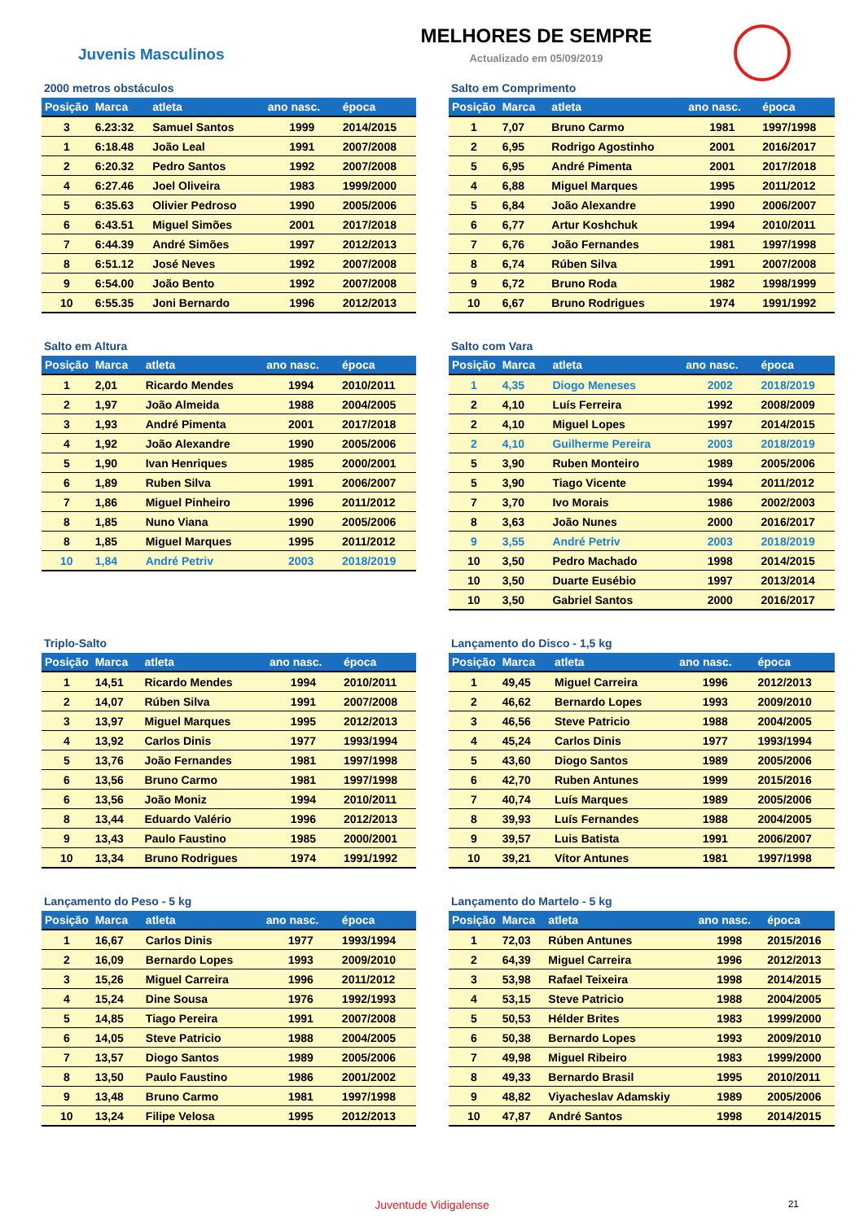Juvenis Masculinos
MELHORES DE SEMPRE
Actualizado em 05/09/2019
2000 metros obstáculos
| Posição | Marca | atleta | ano nasc. | época |
| --- | --- | --- | --- | --- |
| 3 | 6.23:32 | Samuel Santos | 1999 | 2014/2015 |
| 1 | 6:18.48 | João Leal | 1991 | 2007/2008 |
| 2 | 6:20.32 | Pedro Santos | 1992 | 2007/2008 |
| 4 | 6:27.46 | Joel Oliveira | 1983 | 1999/2000 |
| 5 | 6:35.63 | Olivier Pedroso | 1990 | 2005/2006 |
| 6 | 6:43.51 | Miguel Simões | 2001 | 2017/2018 |
| 7 | 6:44.39 | André Simões | 1997 | 2012/2013 |
| 8 | 6:51.12 | José Neves | 1992 | 2007/2008 |
| 9 | 6:54.00 | João Bento | 1992 | 2007/2008 |
| 10 | 6:55.35 | Joni Bernardo | 1996 | 2012/2013 |
Salto em Comprimento
| Posição | Marca | atleta | ano nasc. | época |
| --- | --- | --- | --- | --- |
| 1 | 7,07 | Bruno Carmo | 1981 | 1997/1998 |
| 2 | 6,95 | Rodrigo Agostinho | 2001 | 2016/2017 |
| 5 | 6,95 | André Pimenta | 2001 | 2017/2018 |
| 4 | 6,88 | Miguel Marques | 1995 | 2011/2012 |
| 5 | 6,84 | João Alexandre | 1990 | 2006/2007 |
| 6 | 6,77 | Artur Koshchuk | 1994 | 2010/2011 |
| 7 | 6,76 | João Fernandes | 1981 | 1997/1998 |
| 8 | 6,74 | Rúben Silva | 1991 | 2007/2008 |
| 9 | 6,72 | Bruno Roda | 1982 | 1998/1999 |
| 10 | 6,67 | Bruno Rodrigues | 1974 | 1991/1992 |
Salto em Altura
| Posição | Marca | atleta | ano nasc. | época |
| --- | --- | --- | --- | --- |
| 1 | 2,01 | Ricardo Mendes | 1994 | 2010/2011 |
| 2 | 1,97 | João Almeida | 1988 | 2004/2005 |
| 3 | 1,93 | André Pimenta | 2001 | 2017/2018 |
| 4 | 1,92 | João Alexandre | 1990 | 2005/2006 |
| 5 | 1,90 | Ivan Henriques | 1985 | 2000/2001 |
| 6 | 1,89 | Ruben Silva | 1991 | 2006/2007 |
| 7 | 1,86 | Miguel Pinheiro | 1996 | 2011/2012 |
| 8 | 1,85 | Nuno Viana | 1990 | 2005/2006 |
| 8 | 1,85 | Miguel Marques | 1995 | 2011/2012 |
| 10 | 1,84 | André Petriv | 2003 | 2018/2019 |
Salto com Vara
| Posição | Marca | atleta | ano nasc. | época |
| --- | --- | --- | --- | --- |
| 1 | 4,35 | Diogo Meneses | 2002 | 2018/2019 |
| 2 | 4,10 | Luís Ferreira | 1992 | 2008/2009 |
| 2 | 4,10 | Miguel Lopes | 1997 | 2014/2015 |
| 2 | 4,10 | Guilherme Pereira | 2003 | 2018/2019 |
| 5 | 3,90 | Ruben Monteiro | 1989 | 2005/2006 |
| 5 | 3,90 | Tiago Vicente | 1994 | 2011/2012 |
| 7 | 3,70 | Ivo Morais | 1986 | 2002/2003 |
| 8 | 3,63 | João Nunes | 2000 | 2016/2017 |
| 9 | 3,55 | André Petriv | 2003 | 2018/2019 |
| 10 | 3,50 | Pedro Machado | 1998 | 2014/2015 |
| 10 | 3,50 | Duarte Eusébio | 1997 | 2013/2014 |
| 10 | 3,50 | Gabriel Santos | 2000 | 2016/2017 |
Triplo-Salto
| Posição | Marca | atleta | ano nasc. | época |
| --- | --- | --- | --- | --- |
| 1 | 14,51 | Ricardo Mendes | 1994 | 2010/2011 |
| 2 | 14,07 | Rúben Silva | 1991 | 2007/2008 |
| 3 | 13,97 | Miguel Marques | 1995 | 2012/2013 |
| 4 | 13,92 | Carlos Dinis | 1977 | 1993/1994 |
| 5 | 13,76 | João Fernandes | 1981 | 1997/1998 |
| 6 | 13,56 | Bruno Carmo | 1981 | 1997/1998 |
| 6 | 13,56 | João Moniz | 1994 | 2010/2011 |
| 8 | 13,44 | Eduardo Valério | 1996 | 2012/2013 |
| 9 | 13,43 | Paulo Faustino | 1985 | 2000/2001 |
| 10 | 13,34 | Bruno Rodrigues | 1974 | 1991/1992 |
Lançamento do Disco - 1,5 kg
| Posição | Marca | atleta | ano nasc. | época |
| --- | --- | --- | --- | --- |
| 1 | 49,45 | Miguel Carreira | 1996 | 2012/2013 |
| 2 | 46,62 | Bernardo Lopes | 1993 | 2009/2010 |
| 3 | 46,56 | Steve Patricio | 1988 | 2004/2005 |
| 4 | 45,24 | Carlos Dinis | 1977 | 1993/1994 |
| 5 | 43,60 | Diogo Santos | 1989 | 2005/2006 |
| 6 | 42,70 | Ruben Antunes | 1999 | 2015/2016 |
| 7 | 40,74 | Luís Marques | 1989 | 2005/2006 |
| 8 | 39,93 | Luís Fernandes | 1988 | 2004/2005 |
| 9 | 39,57 | Luis Batista | 1991 | 2006/2007 |
| 10 | 39,21 | Vítor Antunes | 1981 | 1997/1998 |
Lançamento do Peso - 5 kg
| Posição | Marca | atleta | ano nasc. | época |
| --- | --- | --- | --- | --- |
| 1 | 16,67 | Carlos Dinis | 1977 | 1993/1994 |
| 2 | 16,09 | Bernardo Lopes | 1993 | 2009/2010 |
| 3 | 15,26 | Miguel Carreira | 1996 | 2011/2012 |
| 4 | 15,24 | Dine Sousa | 1976 | 1992/1993 |
| 5 | 14,85 | Tiago Pereira | 1991 | 2007/2008 |
| 6 | 14,05 | Steve Patricio | 1988 | 2004/2005 |
| 7 | 13,57 | Diogo Santos | 1989 | 2005/2006 |
| 8 | 13,50 | Paulo Faustino | 1986 | 2001/2002 |
| 9 | 13,48 | Bruno Carmo | 1981 | 1997/1998 |
| 10 | 13,24 | Filipe Velosa | 1995 | 2012/2013 |
Lançamento do Martelo - 5 kg
| Posição | Marca | atleta | ano nasc. | época |
| --- | --- | --- | --- | --- |
| 1 | 72,03 | Rúben Antunes | 1998 | 2015/2016 |
| 2 | 64,39 | Miguel Carreira | 1996 | 2012/2013 |
| 3 | 53,98 | Rafael Teixeira | 1998 | 2014/2015 |
| 4 | 53,15 | Steve Patricio | 1988 | 2004/2005 |
| 5 | 50,53 | Hélder Brites | 1983 | 1999/2000 |
| 6 | 50,38 | Bernardo Lopes | 1993 | 2009/2010 |
| 7 | 49,98 | Miguel Ribeiro | 1983 | 1999/2000 |
| 8 | 49,33 | Bernardo Brasil | 1995 | 2010/2011 |
| 9 | 48,82 | Viyacheslav Adamskiy | 1989 | 2005/2006 |
| 10 | 47,87 | André Santos | 1998 | 2014/2015 |
Juventude Vidigalense 21